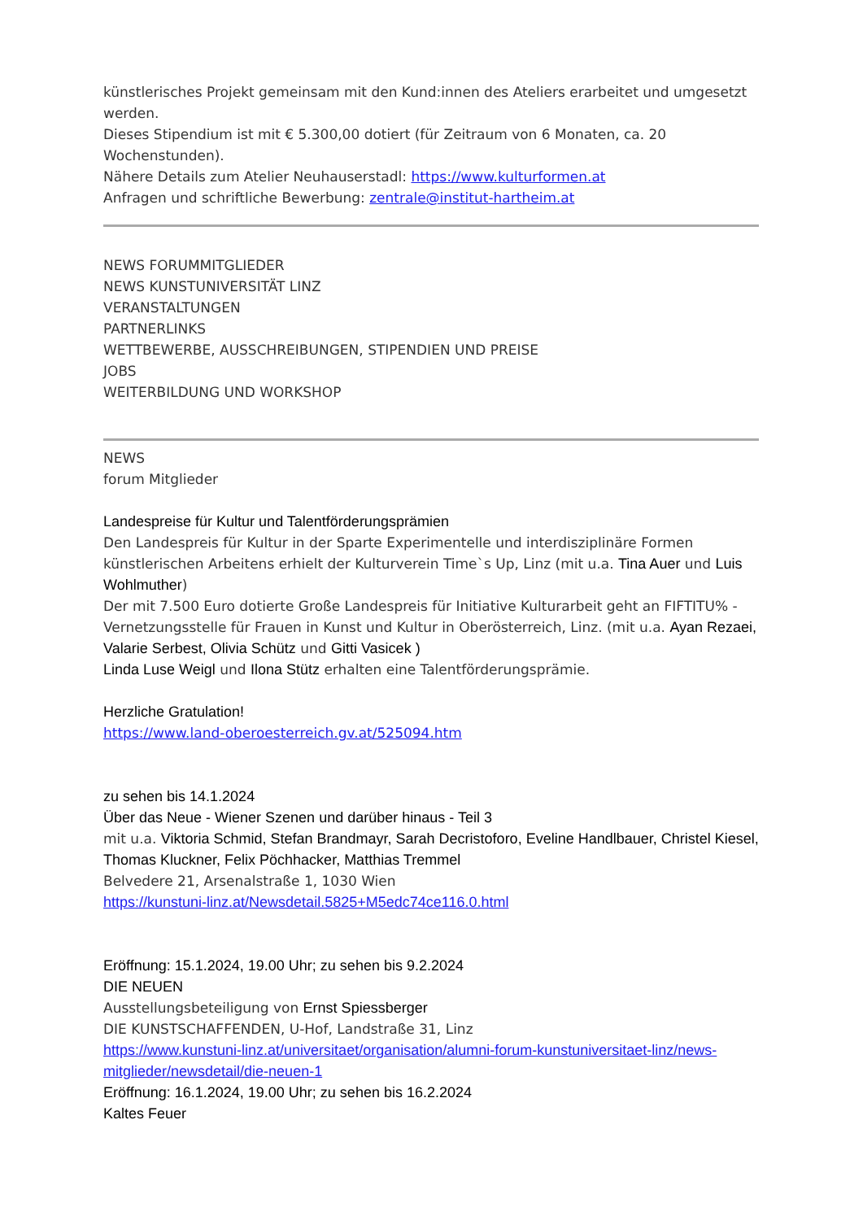künstlerisches Projekt gemeinsam mit den Kund:innen des Ateliers erarbeitet und umgesetzt werden.
Dieses Stipendium ist mit € 5.300,00 dotiert (für Zeitraum von 6 Monaten, ca. 20 Wochenstunden).
Nähere Details zum Atelier Neuhauserstadl: https://www.kulturformen.at
Anfragen und schriftliche Bewerbung: zentrale@institut-hartheim.at
NEWS FORUMMITGLIEDER
NEWS KUNSTUNIVERSITÄT LINZ
VERANSTALTUNGEN
PARTNERLINKS
WETTBEWERBE, AUSSCHREIBUNGEN, STIPENDIEN UND PREISE
JOBS
WEITERBILDUNG UND WORKSHOP
NEWS
forum Mitglieder
Landespreise für Kultur und Talentförderungsprämien
Den Landespreis für Kultur in der Sparte Experimentelle und interdisziplinäre Formen künstlerischen Arbeitens erhielt der Kulturverein Time`s Up, Linz (mit u.a. Tina Auer und Luis Wohlmuther)
Der mit 7.500 Euro dotierte Große Landespreis für Initiative Kulturarbeit geht an FIFTITU% - Vernetzungsstelle für Frauen in Kunst und Kultur in Oberösterreich, Linz. (mit u.a. Ayan Rezaei, Valarie Serbest, Olivia Schütz und Gitti Vasicek )
Linda Luse Weigl und Ilona Stütz erhalten eine Talentförderungsprämie.
Herzliche Gratulation!
https://www.land-oberoesterreich.gv.at/525094.htm
zu sehen bis 14.1.2024
Über das Neue - Wiener Szenen und darüber hinaus - Teil 3
mit u.a. Viktoria Schmid, Stefan Brandmayr, Sarah Decristoforo, Eveline Handlbauer, Christel Kiesel, Thomas Kluckner, Felix Pöchhacker, Matthias Tremmel
Belvedere 21, Arsenalstraße 1, 1030 Wien
https://kunstuni-linz.at/Newsdetail.5825+M5edc74ce116.0.html
Eröffnung: 15.1.2024, 19.00 Uhr; zu sehen bis 9.2.2024
DIE NEUEN
Ausstellungsbeteiligung von Ernst Spiessberger
DIE KUNSTSCHAFFENDEN, U-Hof, Landstraße 31, Linz
https://www.kunstuni-linz.at/universitaet/organisation/alumni-forum-kunstuniversitaet-linz/news-mitglieder/newsdetail/die-neuen-1
Eröffnung: 16.1.2024, 19.00 Uhr; zu sehen bis 16.2.2024
Kaltes Feuer